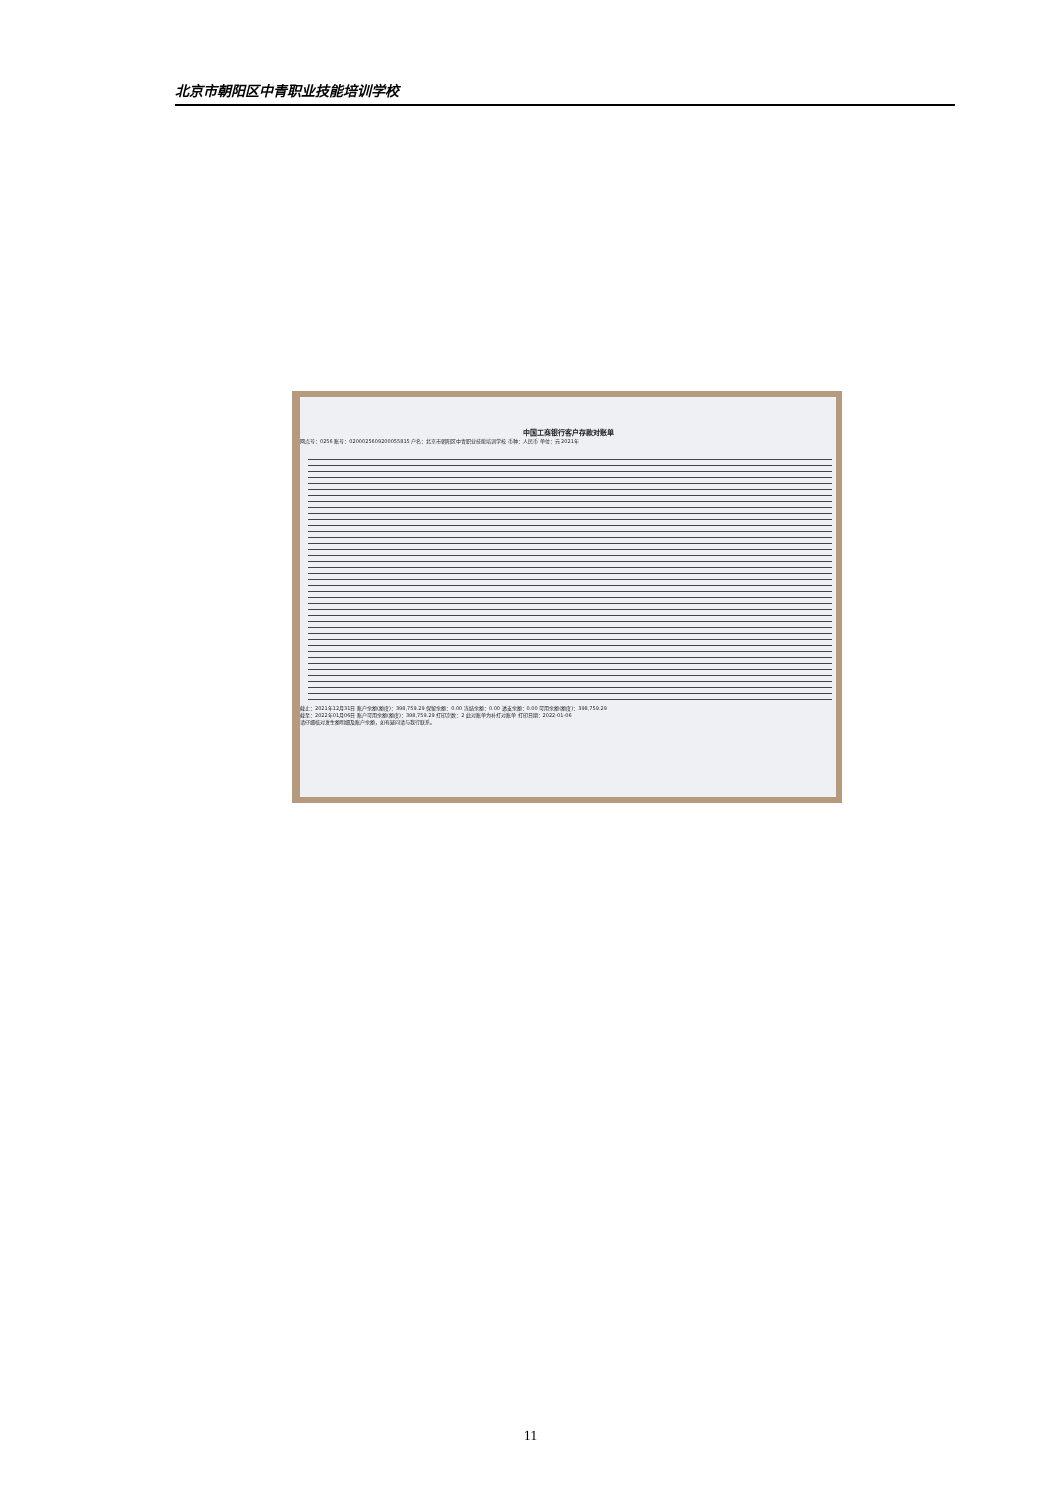北京市朝阳区中青职业技能培训学校
中国工商银行客户存款对账单
网点号：0256 账号：0200025609200055815 户名：北京市朝阳区中青职业技能培训学校 币种：人民币 单位：元 2021年
截止：2021年12月31日 账户余额(额度)：398,759.29 保留余额：0.00 冻结余额：0.00 透支余额：0.00 可用余额(额度)：398,759.29
截至：2022年01月06日 账户可用余额(额度)：398,759.29 打印次数：2 此对账单为补打对账单 打印日期：2022-01-06
请仔细核对发生额明细及账户余额，如有疑问请与我行联系。
11